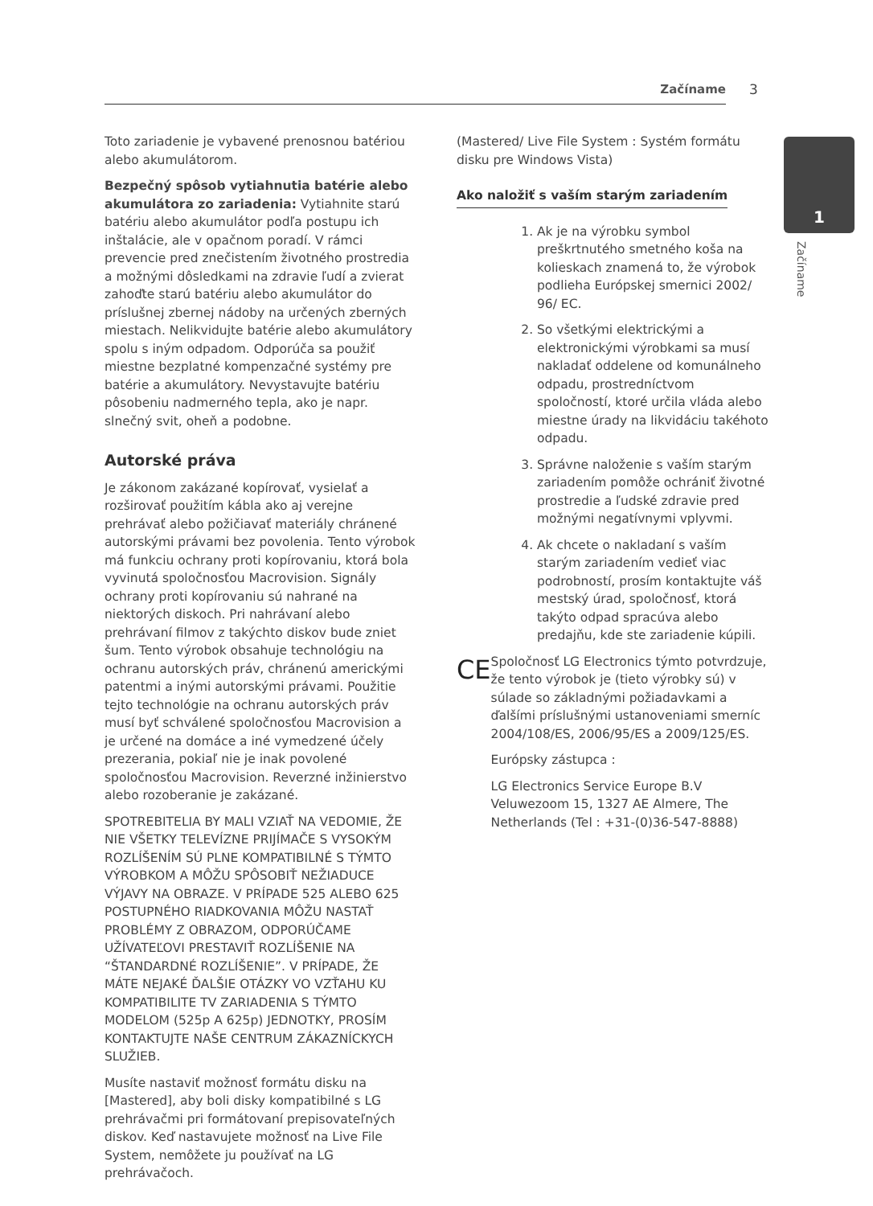Začíname 3
1
Začíname
Toto zariadenie je vybavené prenosnou batériou alebo akumulátorom.
Bezpečný spôsob vytiahnutia batérie alebo akumulátora zo zariadenia: Vytiahnite starú batériu alebo akumulátor podľa postupu ich inštalácie, ale v opačnom poradí. V rámci prevencie pred znečistením životného prostredia a možnými dôsledkami na zdravie ľudí a zvierat zahoďte starú batériu alebo akumulátor do príslušnej zbernej nádoby na určených zberných miestach. Nelikvidujte batérie alebo akumulátory spolu s iným odpadom. Odporúča sa použiť miestne bezplatné kompenzačné systémy pre batérie a akumulátory. Nevystavujte batériu pôsobeniu nadmerného tepla, ako je napr. slnečný svit, oheň a podobne.
Autorské práva
Je zákonom zakázané kopírovať, vysielať a rozširovať použitím kábla ako aj verejne prehrávať alebo požičiavať materiály chránené autorskými právami bez povolenia. Tento výrobok má funkciu ochrany proti kopírovaniu, ktorá bola vyvinutá spoločnosťou Macrovision. Signály ochrany proti kopírovaniu sú nahrané na niektorých diskoch. Pri nahrávaní alebo prehrávaní filmov z takýchto diskov bude zniet šum. Tento výrobok obsahuje technológiu na ochranu autorských práv, chránenú americkými patentmi a inými autorskými právami. Použitie tejto technológie na ochranu autorských práv musí byť schválené spoločnosťou Macrovision a je určené na domáce a iné vymedzené účely prezerania, pokiaľ nie je inak povolené spoločnosťou Macrovision. Reverzné inžinierstvo alebo rozoberanie je zakázané.
SPOTREBITELIA BY MALI VZIAŤ NA VEDOMIE, ŽE NIE VŠETKY TELEVÍZNE PRIJÍMAČE S VYSOKÝM ROZLÍŠENÍM SÚ PLNE KOMPATIBILNÉ S TÝMTO VÝROBKOM A MÔŽU SPÔSOBIŤ NEŽIADUCE VÝJAVY NA OBRAZE. V PRÍPADE 525 ALEBO 625 POSTUPNÉHO RIADKOVANIA MÔŽU NASTAŤ PROBLÉMY Z OBRAZOM, ODPORÚČAME UŽÍVATEĽOVI PRESTAVIŤ ROZLÍŠENIE NA “ŠTANDARDNÉ ROZLÍŠENIE”. V PRÍPADE, ŽE MÁTE NEJAKÉ ĎALŠIE OTÁZKY VO VZŤAHU KU KOMPATIBILITE TV ZARIADENIA S TÝMTO MODELOM (525p A 625p) JEDNOTKY, PROSÍM KONTAKTUJTE NAŠE CENTRUM ZÁKAZNÍCKYCH SLUŽIEB.
Musíte nastaviť možnosť formátu disku na [Mastered], aby boli disky kompatibilné s LG prehrávačmi pri formátovaní prepisovateľných diskov. Keď nastavujete možnosť na Live File System, nemôžete ju používať na LG prehrávačoch.
(Mastered/ Live File System : Systém formátu disku pre Windows Vista)
Ako naložiť s vaším starým zariadením
1. Ak je na výrobku symbol preškrtnutého smetného koša na kolieskach znamená to, že výrobok podlieha Európskej smernici 2002/ 96/ EC.
2. So všetkými elektrickými a elektronickými výrobkami sa musí nakladať oddelene od komunálneho odpadu, prostredníctvom spoločností, ktoré určila vláda alebo miestne úrady na likvidáciu takéhoto odpadu.
3. Správne naloženie s vaším starým zariadením pomôže ochrániť životné prostredie a ľudské zdravie pred možnými negatívnymi vplyvmi.
4. Ak chcete o nakladaní s vaším starým zariadením vedieť viac podrobností, prosím kontaktujte váš mestský úrad, spoločnosť, ktorá takýto odpad spracúva alebo predajňu, kde ste zariadenie kúpili.
CE
Spoločnosť LG Electronics týmto potvrdzuje, že tento výrobok je (tieto výrobky sú) v súlade so základnými požiadavkami a ďalšími príslušnými ustanoveniami smerníc 2004/108/ES, 2006/95/ES a 2009/125/ES.
Európsky zástupca :
LG Electronics Service Europe B.V Veluwezoom 15, 1327 AE Almere, The Netherlands (Tel : +31-(0)36-547-8888)